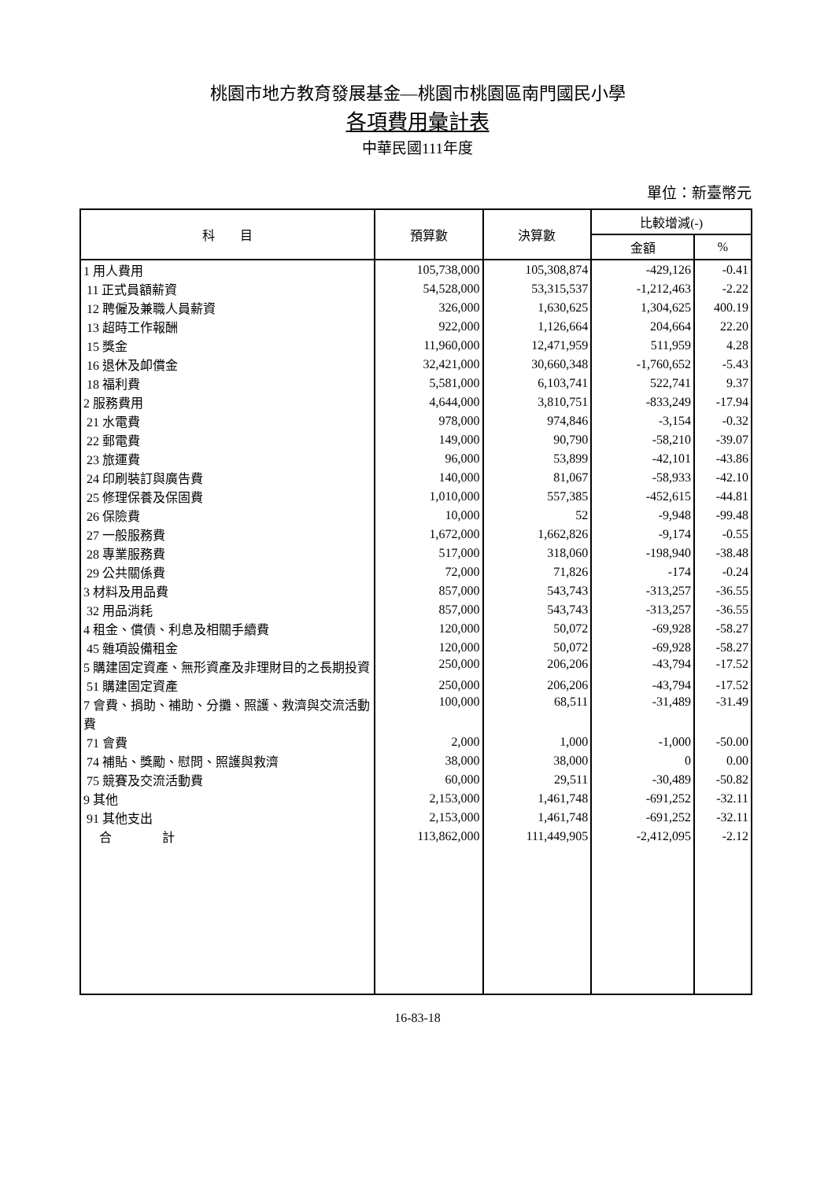桃園市地方教育發展基金—桃園市桃園區南門國民小學
各項費用彙計表
中華民國111年度
單位：新臺幣元
| 科 目 | 預算數 | 決算數 | 比較增減(-) | |
| --- | --- | --- | --- | --- |
| | | | 金額 | % |
| 1 用人費用 | 105,738,000 | 105,308,874 | -429,126 | -0.41 |
| 11 正式員額薪資 | 54,528,000 | 53,315,537 | -1,212,463 | -2.22 |
| 12 聘僱及兼職人員薪資 | 326,000 | 1,630,625 | 1,304,625 | 400.19 |
| 13 超時工作報酬 | 922,000 | 1,126,664 | 204,664 | 22.20 |
| 15 獎金 | 11,960,000 | 12,471,959 | 511,959 | 4.28 |
| 16 退休及卹償金 | 32,421,000 | 30,660,348 | -1,760,652 | -5.43 |
| 18 福利費 | 5,581,000 | 6,103,741 | 522,741 | 9.37 |
| 2 服務費用 | 4,644,000 | 3,810,751 | -833,249 | -17.94 |
| 21 水電費 | 978,000 | 974,846 | -3,154 | -0.32 |
| 22 郵電費 | 149,000 | 90,790 | -58,210 | -39.07 |
| 23 旅運費 | 96,000 | 53,899 | -42,101 | -43.86 |
| 24 印刷裝訂與廣告費 | 140,000 | 81,067 | -58,933 | -42.10 |
| 25 修理保養及保固費 | 1,010,000 | 557,385 | -452,615 | -44.81 |
| 26 保險費 | 10,000 | 52 | -9,948 | -99.48 |
| 27 一般服務費 | 1,672,000 | 1,662,826 | -9,174 | -0.55 |
| 28 專業服務費 | 517,000 | 318,060 | -198,940 | -38.48 |
| 29 公共關係費 | 72,000 | 71,826 | -174 | -0.24 |
| 3 材料及用品費 | 857,000 | 543,743 | -313,257 | -36.55 |
| 32 用品消耗 | 857,000 | 543,743 | -313,257 | -36.55 |
| 4 租金、償債、利息及相關手續費 | 120,000 | 50,072 | -69,928 | -58.27 |
| 45 雜項設備租金 | 120,000 | 50,072 | -69,928 | -58.27 |
| 5 購建固定資產、無形資產及非理財目的之長期投資 | 250,000 | 206,206 | -43,794 | -17.52 |
| 51 購建固定資產 | 250,000 | 206,206 | -43,794 | -17.52 |
| 7 會費、捐助、補助、分攤、照護、救濟與交流活動費 | 100,000 | 68,511 | -31,489 | -31.49 |
| 71 會費 | 2,000 | 1,000 | -1,000 | -50.00 |
| 74 補貼、獎勵、慰問、照護與救濟 | 38,000 | 38,000 | 0 | 0.00 |
| 75 競賽及交流活動費 | 60,000 | 29,511 | -30,489 | -50.82 |
| 9 其他 | 2,153,000 | 1,461,748 | -691,252 | -32.11 |
| 91 其他支出 | 2,153,000 | 1,461,748 | -691,252 | -32.11 |
| 合 計 | 113,862,000 | 111,449,905 | -2,412,095 | -2.12 |
16-83-18